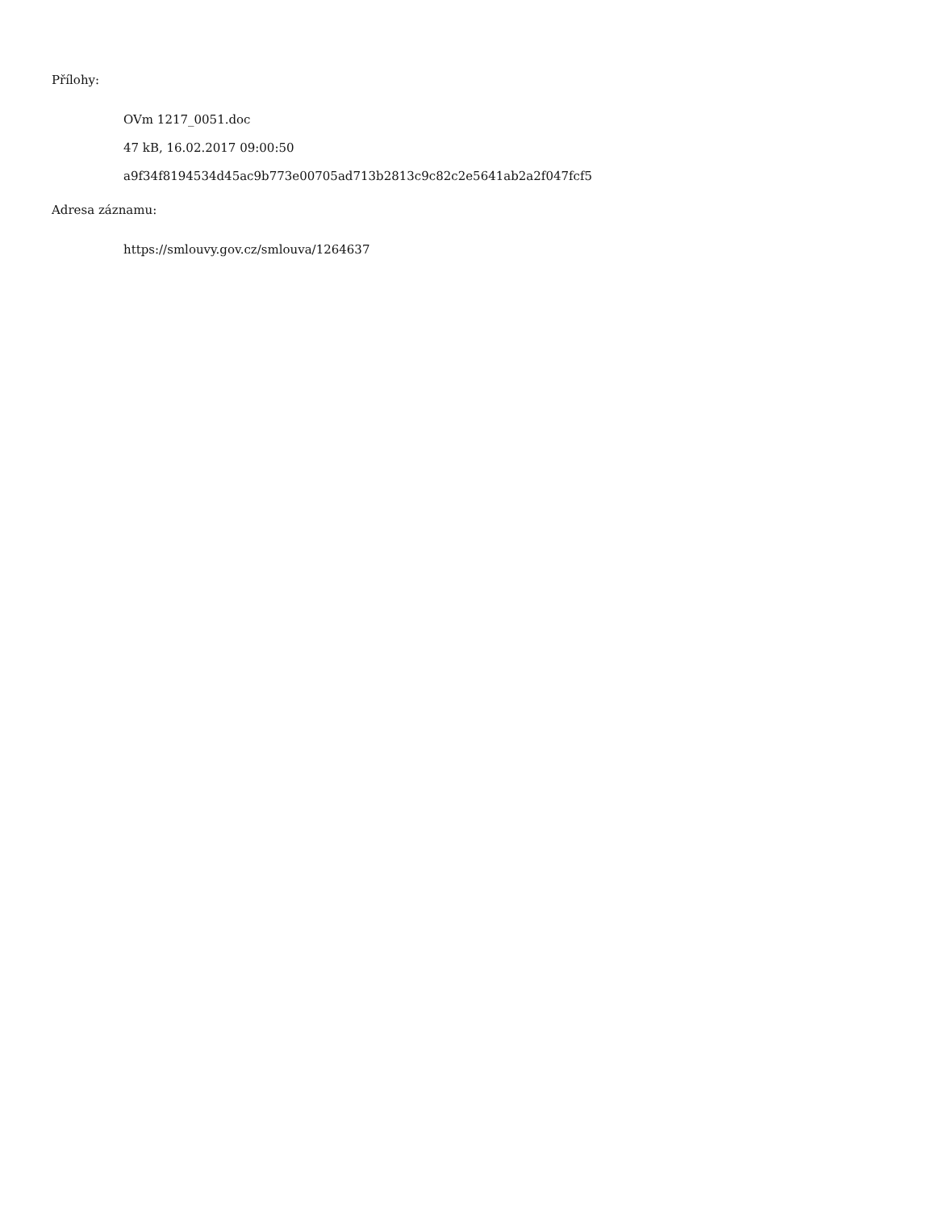Přílohy:
OVm 1217_0051.doc
47 kB, 16.02.2017 09:00:50
a9f34f8194534d45ac9b773e00705ad713b2813c9c82c2e5641ab2a2f047fcf5
Adresa záznamu:
https://smlouvy.gov.cz/smlouva/1264637